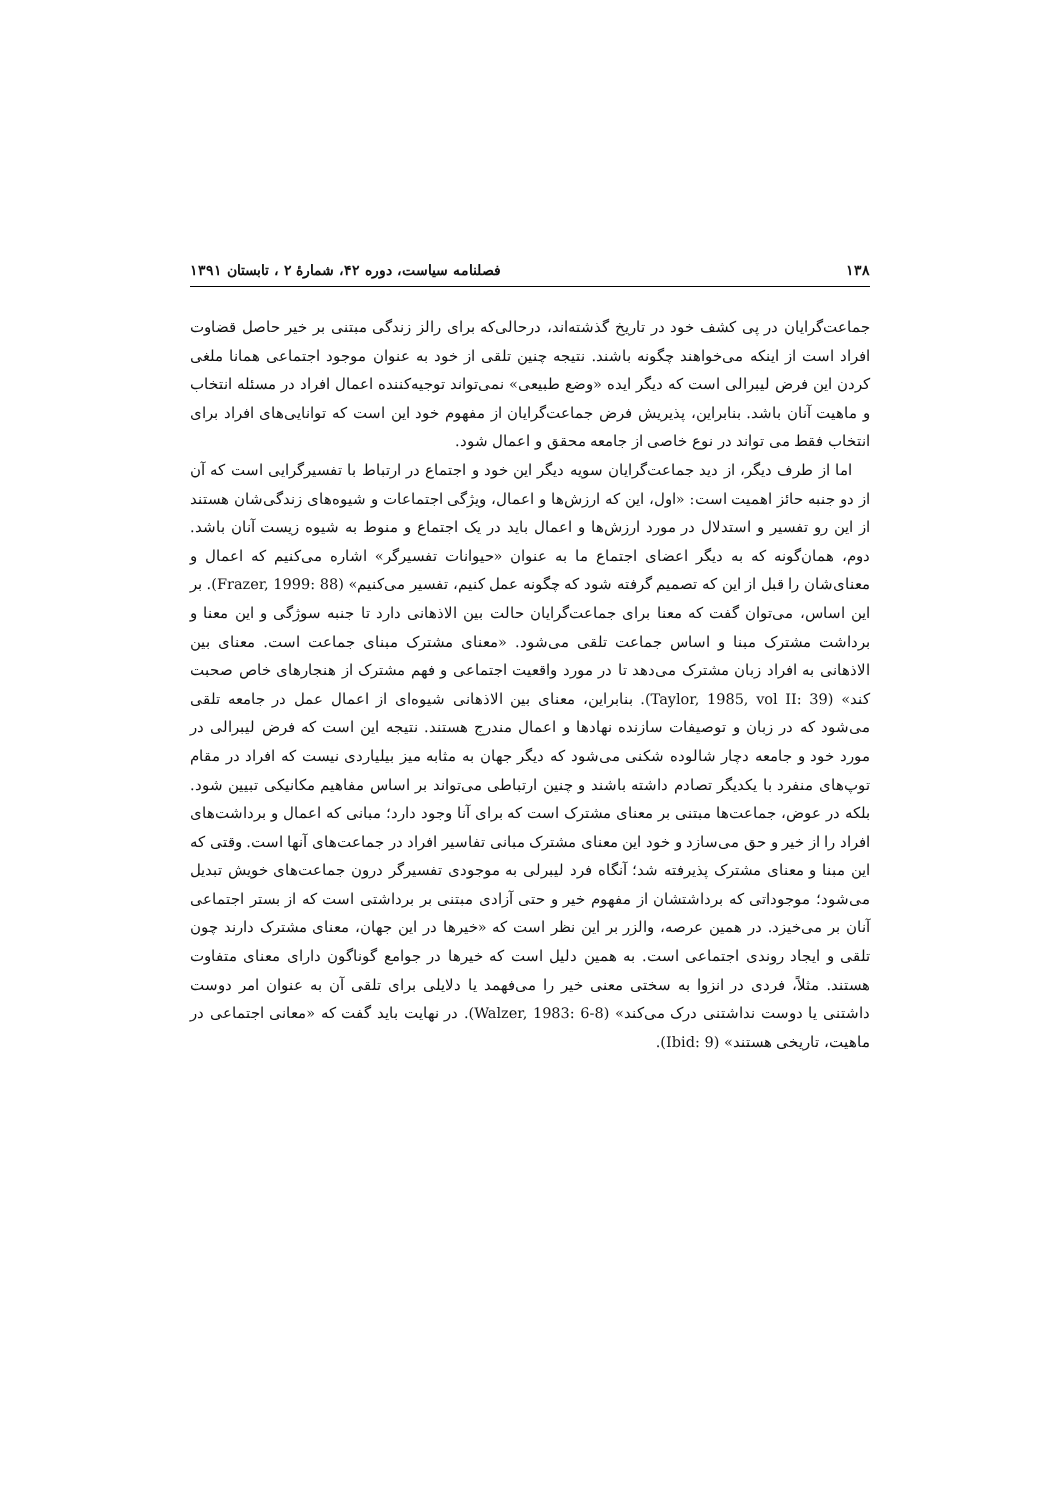۱۳۸ فصلنامه سیاست، دوره ۴۲، شمارهٔ ۲ ، تابستان ۱۳۹۱
جماعت‌گرایان در پی کشف خود در تاریخ گذشته‌اند، درحالی‌که برای رالز زندگی مبتنی بر خیر حاصل قضاوت افراد است از اینکه می‌خواهند چگونه باشند. نتیجه چنین تلقی از خود به عنوان موجود اجتماعی همانا ملغی کردن این فرض لیبرالی است که دیگر ایده «وضع طبیعی» نمی‌تواند توجیه‌کننده اعمال افراد در مسئله انتخاب و ماهیت آنان باشد. بنابراین، پذیریش فرض جماعت‌گرایان از مفهوم خود این است که توانایی‌های افراد برای انتخاب فقط می تواند در نوع خاصی از جامعه محقق و اعمال شود.
اما از طرف دیگر، از دید جماعت‌گرایان سویه دیگر این خود و اجتماع در ارتباط با تفسیرگرایی است که آن از دو جنبه حائز اهمیت است: «اول، این که ارزش‌ها و اعمال، ویژگی اجتماعات و شیوه‌های زندگی‌شان هستند از این رو تفسیر و استدلال در مورد ارزش‌ها و اعمال باید در یک اجتماع و منوط به شیوه زیست آنان باشد. دوم، همان‌گونه که به دیگر اعضای اجتماع ما به عنوان «حیوانات تفسیرگر» اشاره می‌کنیم که اعمال و معنای‌شان را قبل از این که تصمیم گرفته شود که چگونه عمل کنیم، تفسیر می‌کنیم» (Frazer, 1999: 88). بر این اساس، می‌توان گفت که معنا برای جماعت‌گرایان حالت بین الاذهانی دارد تا جنبه سوژگی و این معنا و برداشت مشترک مبنا و اساس جماعت تلقی می‌شود. «معنای مشترک مبنای جماعت است. معنای بین الاذهانی به افراد زبان مشترک می‌دهد تا در مورد واقعیت اجتماعی و فهم مشترک از هنجارهای خاص صحبت کند» (Taylor, 1985, vol II: 39). بنابراین، معنای بین الاذهانی شیوه‌ای از اعمال عمل در جامعه تلقی می‌شود که در زبان و توصیفات سازنده نهادها و اعمال مندرج هستند. نتیجه این است که فرض لیبرالی در مورد خود و جامعه دچار شالوده شکنی می‌شود که دیگر جهان به مثابه میز بیلیاردی نیست که افراد در مقام توپ‌های منفرد با یکدیگر تصادم داشته باشند و چنین ارتباطی می‌تواند بر اساس مفاهیم مکانیکی تبیین شود. بلکه در عوض، جماعت‌ها مبتنی بر معنای مشترک است که برای آنا وجود دارد؛ مبانی که اعمال و برداشت‌های افراد را از خیر و حق می‌سازد و خود این معنای مشترک مبانی تفاسیر افراد در جماعت‌های آنها است. وقتی که این مبنا و معنای مشترک پذیرفته شد؛ آنگاه فرد لیبرلی به موجودی تفسیرگر درون جماعت‌های خویش تبدیل می‌شود؛ موجوداتی که برداشتشان از مفهوم خیر و حتی آزادی مبتنی بر برداشتی است که از بستر اجتماعی آنان بر می‌خیزد. در همین عرصه، والزر بر این نظر است که «خیرها در این جهان، معنای مشترک دارند چون تلقی و ایجاد روندی اجتماعی است. به همین دلیل است که خیرها در جوامع گوناگون دارای معنای متفاوت هستند. مثلاً، فردی در انزوا به سختی معنی خیر را می‌فهمد یا دلایلی برای تلقی آن به عنوان امر دوست داشتنی یا دوست نداشتنی درک می‌کند» (Walzer, 1983: 6-8). در نهایت باید گفت که «معانی اجتماعی در ماهیت، تاریخی هستند» (Ibid: 9).